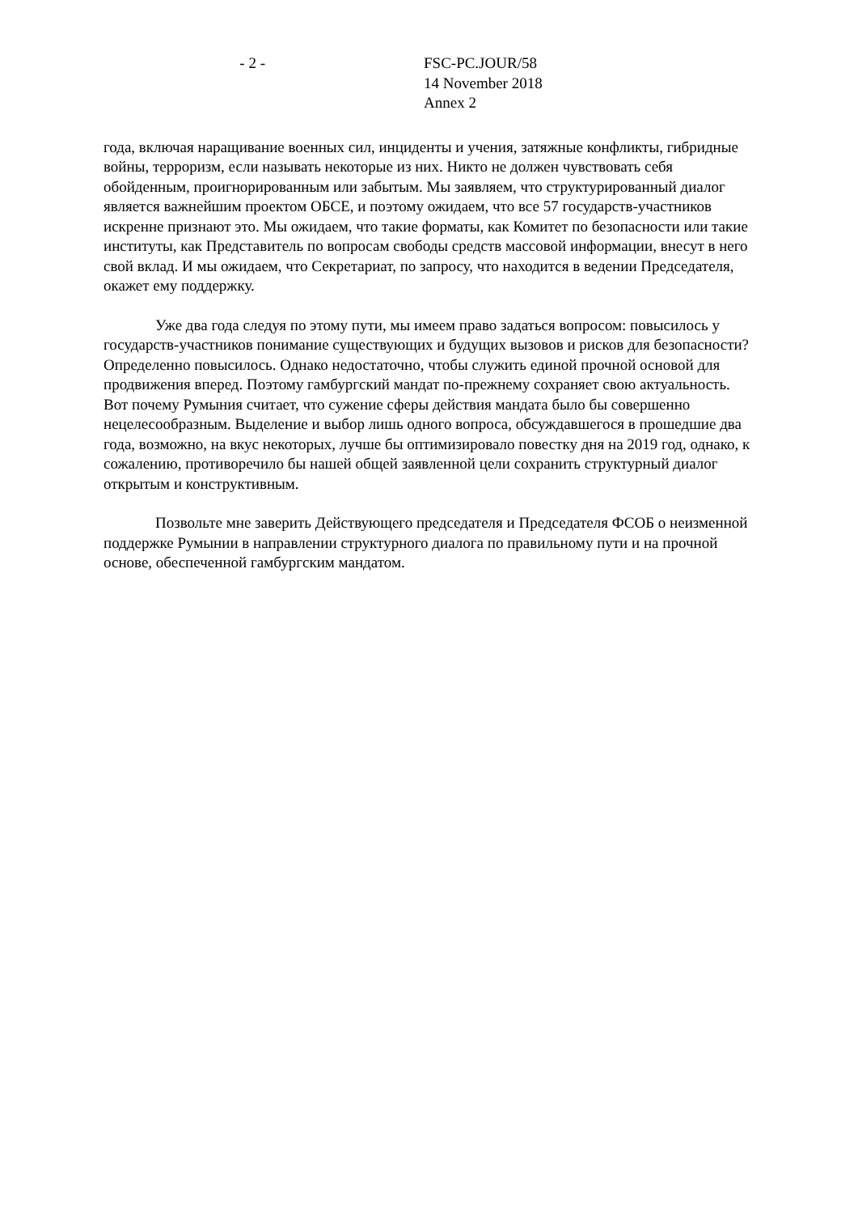- 2 - FSC-PC.JOUR/58
14 November 2018
Annex 2
года, включая наращивание военных сил, инциденты и учения, затяжные конфликты, гибридные войны, терроризм, если называть некоторые из них. Никто не должен чувствовать себя обойденным, проигнорированным или забытым. Мы заявляем, что структурированный диалог является важнейшим проектом ОБСЕ, и поэтому ожидаем, что все 57 государств-участников искренне признают это. Мы ожидаем, что такие форматы, как Комитет по безопасности или такие институты, как Представитель по вопросам свободы средств массовой информации, внесут в него свой вклад. И мы ожидаем, что Секретариат, по запросу, что находится в ведении Председателя, окажет ему поддержку.
Уже два года следуя по этому пути, мы имеем право задаться вопросом: повысилось у государств-участников понимание существующих и будущих вызовов и рисков для безопасности? Определенно повысилось. Однако недостаточно, чтобы служить единой прочной основой для продвижения вперед. Поэтому гамбургский мандат по-прежнему сохраняет свою актуальность. Вот почему Румыния считает, что сужение сферы действия мандата было бы совершенно нецелесообразным. Выделение и выбор лишь одного вопроса, обсуждавшегося в прошедшие два года, возможно, на вкус некоторых, лучше бы оптимизировало повестку дня на 2019 год, однако, к сожалению, противоречило бы нашей общей заявленной цели сохранить структурный диалог открытым и конструктивным.
Позвольте мне заверить Действующего председателя и Председателя ФСОБ о неизменной поддержке Румынии в направлении структурного диалога по правильному пути и на прочной основе, обеспеченной гамбургским мандатом.